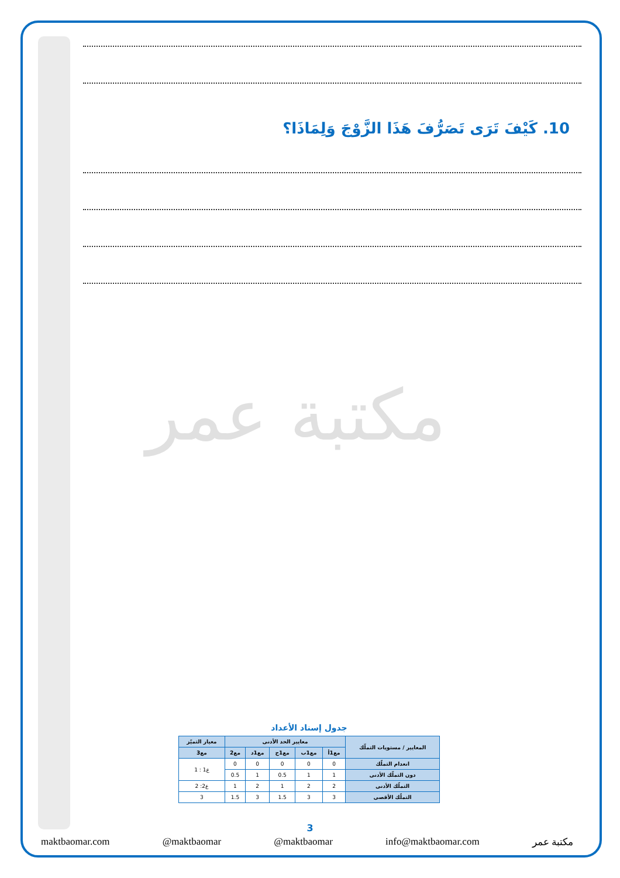10. كَيْفَ تَرَى تَصَرُّفَ هَذَا الزَّوْجَ وَلِمَاذَا؟
مكتبة عمر
جدول إسناد الأعداد
| المعايير / مستويات التملّك | معايير الحد الأدنى | | | | | معيار التميّز |
| --- | --- | --- | --- | --- | --- | --- |
| | مع1أ | مع1ب | مع1ج | مع1د | مع2 | مع3 |
| انعدام التملّك | 0 | 0 | 0 | 0 | 0 | ع1 : 1 |
| دون التملّك الأدنى | 1 | 1 | 0.5 | 1 | 0.5 | |
| التملّك الأدنى | 2 | 2 | 1 | 2 | 1 | ع2: 2 |
| التملّك الأقصى | 3 | 3 | 1.5 | 3 | 1.5 | 3 |
3
maktbaomar.com @maktbaomar @maktbaomar info@maktbaomar.com مكتبة عمر